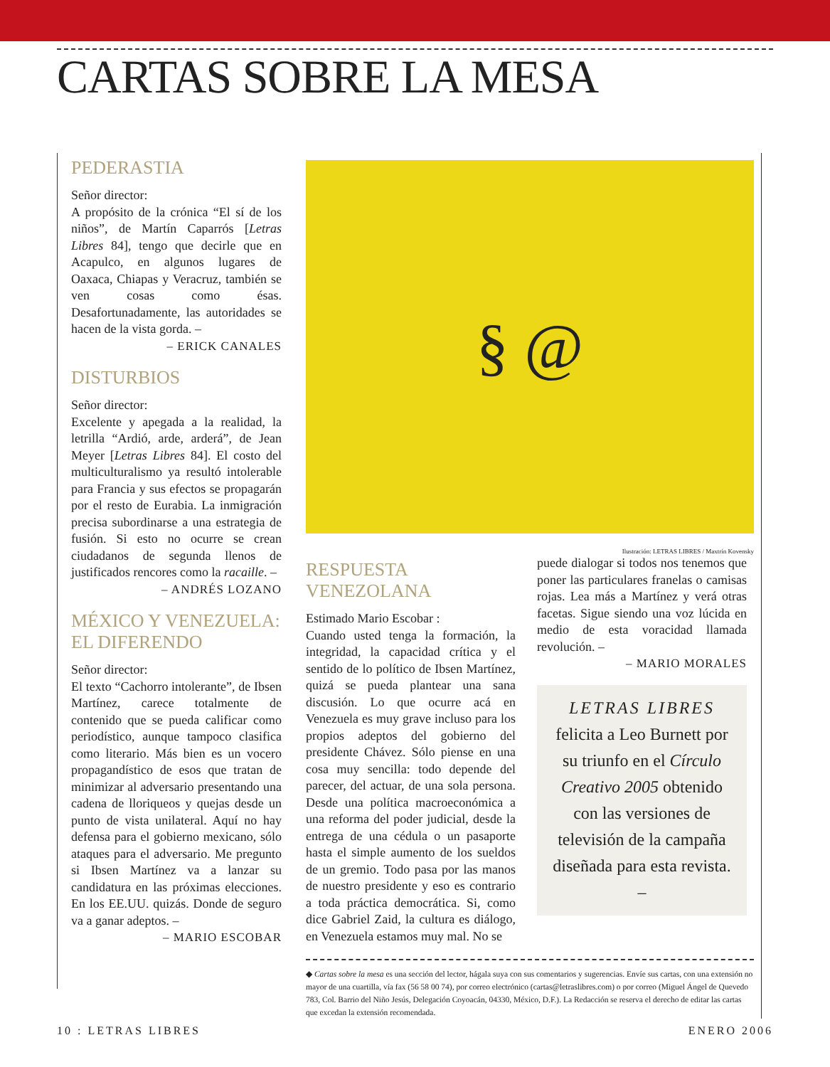CARTAS SOBRE LA MESA
PEDERASTIA
Señor director:
A propósito de la crónica “El sí de los niños”, de Martín Caparrós [Letras Libres 84], tengo que decirle que en Acapulco, en algunos lugares de Oaxaca, Chiapas y Veracruz, también se ven cosas como ésas. Desafortunadamente, las autoridades se hacen de la vista gorda. –
– ERICK CANALES
DISTURBIOS
Señor director:
Excelente y apegada a la realidad, la letrilla “Ardió, arde, arderá”, de Jean Meyer [Letras Libres 84]. El costo del multiculturalismo ya resultó intolerable para Francia y sus efectos se propagarán por el resto de Eurabia. La inmigración precisa subordinarse a una estrategia de fusión. Si esto no ocurre se crean ciudadanos de segunda llenos de justificados rencores como la racaille. –
– ANDRÉS LOZANO
MÉXICO Y VENEZUELA:
EL DIFERENDO
Señor director:
El texto “Cachorro intolerante”, de Ibsen Martínez, carece totalmente de contenido que se pueda calificar como periodístico, aunque tampoco clasifica como literario. Más bien es un vocero propagandístico de esos que tratan de minimizar al adversario presentando una cadena de lloriqueos y quejas desde un punto de vista unilateral. Aquí no hay defensa para el gobierno mexicano, sólo ataques para el adversario. Me pregunto si Ibsen Martínez va a lanzar su candidatura en las próximas elecciones. En los EE.UU. quizás. Donde de seguro va a ganar adeptos. –
– MARIO ESCOBAR
§ @
Ilustración: LETRAS LIBRES / Maxtrín Kovensky
RESPUESTA VENEZOLANA
Estimado Mario Escobar :
Cuando usted tenga la formación, la integridad, la capacidad crítica y el sentido de lo político de Ibsen Martínez, quizá se pueda plantear una sana discusión. Lo que ocurre acá en Venezuela es muy grave incluso para los propios adeptos del gobierno del presidente Chávez. Sólo piense en una cosa muy sencilla: todo depende del parecer, del actuar, de una sola persona. Desde una política macroeconómica a una reforma del poder judicial, desde la entrega de una cédula o un pasaporte hasta el simple aumento de los sueldos de un gremio. Todo pasa por las manos de nuestro presidente y eso es contrario a toda práctica democrática. Si, como dice Gabriel Zaid, la cultura es diálogo, en Venezuela estamos muy mal. No se
puede dialogar si todos nos tenemos que poner las particulares franelas o camisas rojas. Lea más a Martínez y verá otras facetas. Sigue siendo una voz lúcida en medio de esta voracidad llamada revolución. –
– MARIO MORALES
LETRAS LIBRES
felicita a Leo Burnett por su triunfo en el Círculo Creativo 2005 obtenido con las versiones de televisión de la campaña diseñada para esta revista. –
◆ Cartas sobre la mesa es una sección del lector, hágala suya con sus comentarios y sugerencias. Envíe sus cartas, con una extensión no mayor de una cuartilla, vía fax (56 58 00 74), por correo electrónico (cartas@letraslibres.com) o por correo (Miguel Ángel de Quevedo 783, Col. Barrio del Niño Jesús, Delegación Coyoacán, 04330, México, D.F.). La Redacción se reserva el derecho de editar las cartas que excedan la extensión recomendada.
10 : LETRAS LIBRES ENERO 2006